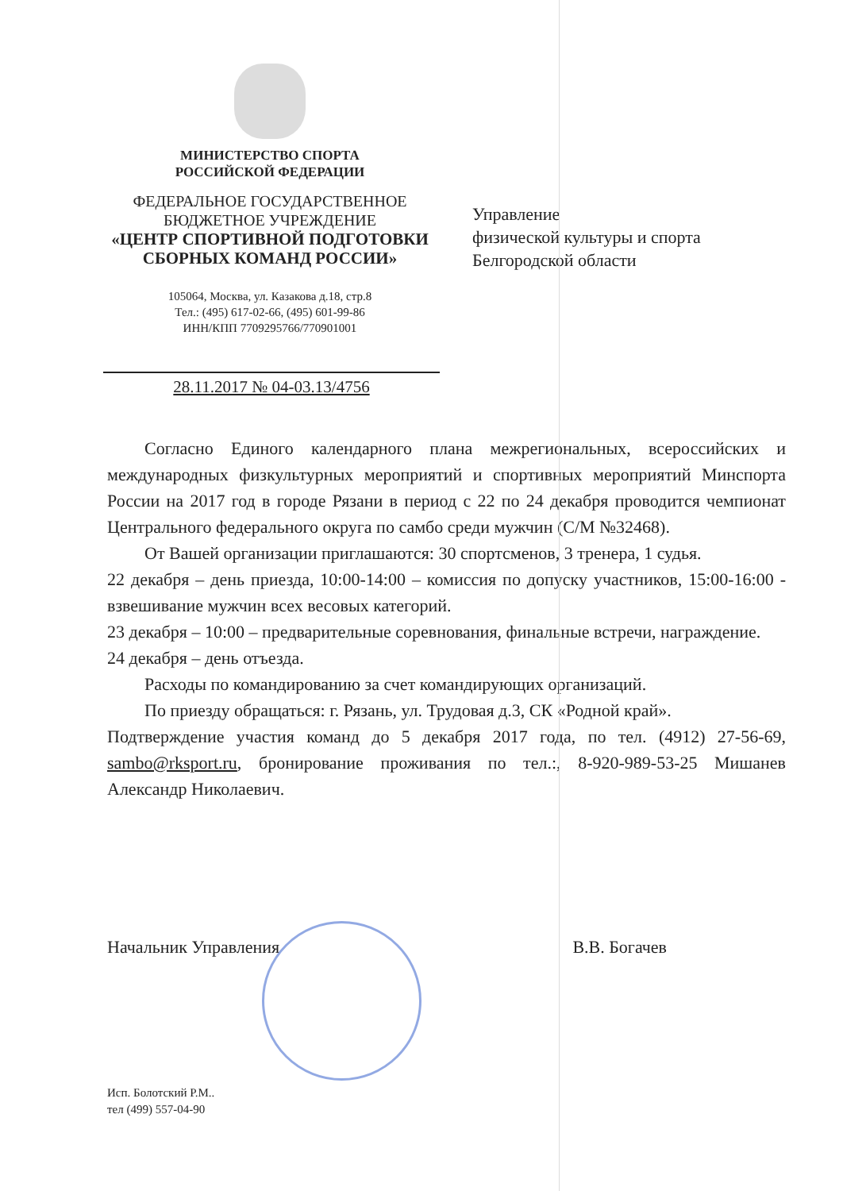МИНИСТЕРСТВО СПОРТА
РОССИЙСКОЙ ФЕДЕРАЦИИ
ФЕДЕРАЛЬНОЕ ГОСУДАРСТВЕННОЕ
БЮДЖЕТНОЕ УЧРЕЖДЕНИЕ
«ЦЕНТР СПОРТИВНОЙ ПОДГОТОВКИ
СБОРНЫХ КОМАНД РОССИИ»
105064, Москва, ул. Казакова д.18, стр.8
Тел.: (495) 617-02-66, (495) 601-99-86
ИНН/КПП 7709295766/770901001
28.11.2017 № 04-03.13/4756
Управление
физической культуры и спорта
Белгородской области
Согласно Единого календарного плана межрегиональных, всероссийских и международных физкультурных мероприятий и спортивных мероприятий Минспорта России на 2017 год в городе Рязани в период с 22 по 24 декабря проводится чемпионат Центрального федерального округа по самбо среди мужчин (С/М №32468).
От Вашей организации приглашаются: 30 спортсменов, 3 тренера, 1 судья.
22 декабря – день приезда, 10:00-14:00 – комиссия по допуску участников, 15:00-16:00 - взвешивание мужчин всех весовых категорий.
23 декабря – 10:00 – предварительные соревнования, финальные встречи, награждение.
24 декабря – день отъезда.
Расходы по командированию за счет командирующих организаций.
По приезду обращаться: г. Рязань, ул. Трудовая д.3, СК «Родной край».
Подтверждение участия команд до 5 декабря 2017 года, по тел. (4912) 27-56-69, sambo@rksport.ru, бронирование проживания по тел.:, 8-920-989-53-25 Мишанев Александр Николаевич.
Начальник Управления В.В. Богачев
Исп. Болотский Р.М..
тел (499) 557-04-90